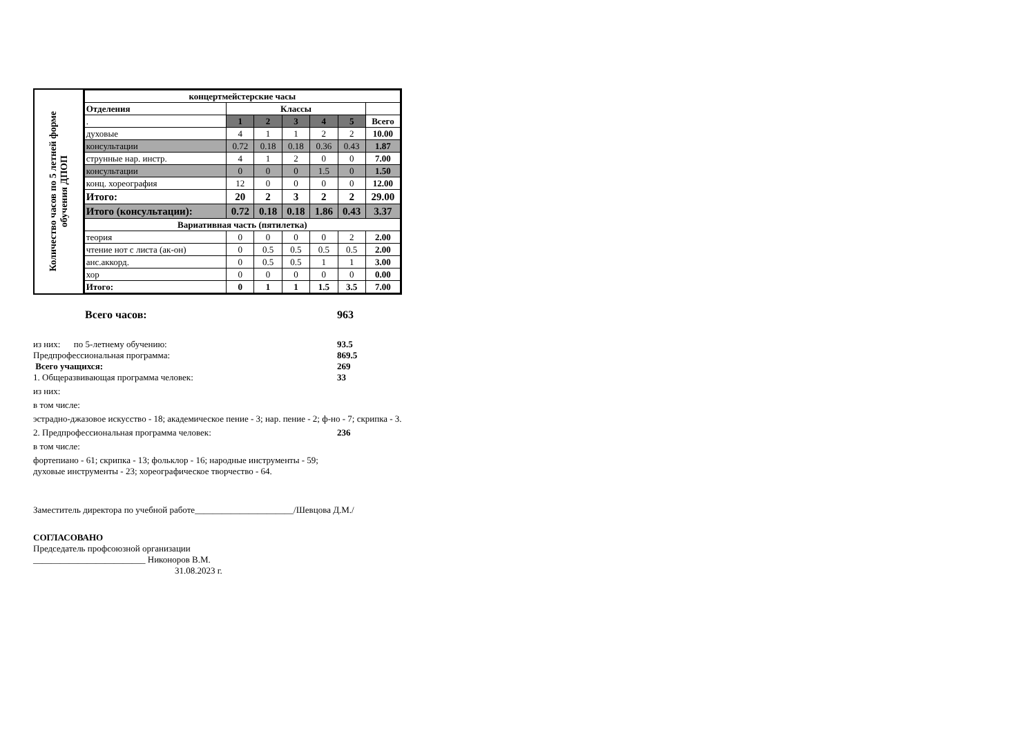Количество часов по 5 летней форме
обучения ДПОП
| концертмейстерские часы | | | | | | |
| --- | --- | --- | --- | --- | --- | --- |
| Отделения | Классы | | | | | |
| . | 1 | 2 | 3 | 4 | 5 | Всего |
| духовые | 4 | 1 | 1 | 2 | 2 | 10.00 |
| консультации | 0.72 | 0.18 | 0.18 | 0.36 | 0.43 | 1.87 |
| струнные нар. инстр. | 4 | 1 | 2 | 0 | 0 | 7.00 |
| консультации | 0 | 0 | 0 | 1.5 | 0 | 1.50 |
| конц. хореография | 12 | 0 | 0 | 0 | 0 | 12.00 |
| Итого: | 20 | 2 | 3 | 2 | 2 | 29.00 |
| Итого (консультации): | 0.72 | 0.18 | 0.18 | 1.86 | 0.43 | 3.37 |
| Вариативная часть (пятилетка) | | | | | | |
| теория | 0 | 0 | 0 | 0 | 2 | 2.00 |
| чтение нот с листа (ак-он) | 0 | 0.5 | 0.5 | 0.5 | 0.5 | 2.00 |
| анс.аккорд. | 0 | 0.5 | 0.5 | 1 | 1 | 3.00 |
| хор | 0 | 0 | 0 | 0 | 0 | 0.00 |
| Итого: | 0 | 1 | 1 | 1.5 | 3.5 | 7.00 |
Всего часов: 963
из них: по 5-летнему обучению: 93.5
Предпрофессиональная программа: 869.5
Всего учащихся: 269
1. Общеразвивающая программа человек: 33
из них:
в том числе:
эстрадно-джазовое искусство - 18; академическое пение - 3; нар. пение - 2; ф-но - 7; скрипка - 3.
2. Предпрофессиональная программа человек: 236
в том числе:
фортепиано - 61; скрипка - 13; фольклор - 16; народные инструменты - 59;
духовые инструменты - 23; хореографическое творчество - 64.
Заместитель директора по учебной работе______________________/Шевцова Д.М./
СОГЛАСОВАНО
Председатель профсоюзной организации
_________________________ Никоноров В.М.
31.08.2023 г.